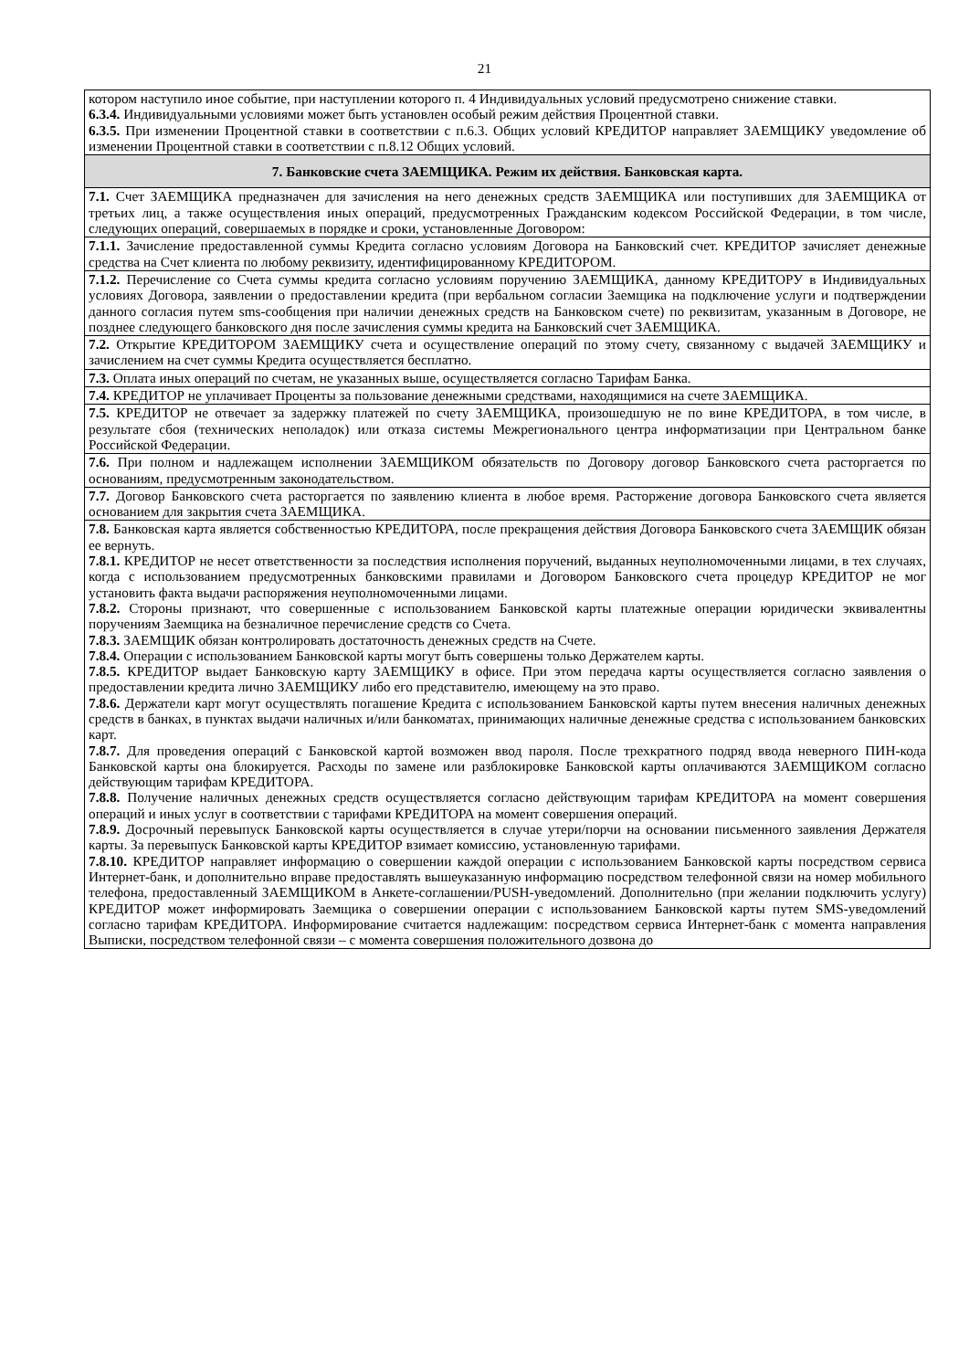21
| котором наступило иное событие, при наступлении которого п. 4 Индивидуальных условий предусмотрено снижение ставки. 6.3.4. Индивидуальными условиями может быть установлен особый режим действия Процентной ставки. 6.3.5. При изменении Процентной ставки в соответствии с п.6.3. Общих условий КРЕДИТОР направляет ЗАЕМЩИКУ уведомление об изменении Процентной ставки в соответствии с п.8.12 Общих условий. |
| 7. Банковские счета ЗАЕМЩИКА. Режим их действия. Банковская карта. |
| 7.1. Счет ЗАЕМЩИКА предназначен для зачисления на него денежных средств ЗАЕМЩИКА или поступивших для ЗАЕМЩИКА от третьих лиц, а также осуществления иных операций, предусмотренных Гражданским кодексом Российской Федерации, в том числе, следующих операций, совершаемых в порядке и сроки, установленные Договором: |
| 7.1.1. Зачисление предоставленной суммы Кредита согласно условиям Договора на Банковский счет. КРЕДИТОР зачисляет денежные средства на Счет клиента по любому реквизиту, идентифицированному КРЕДИТОРОМ. |
| 7.1.2. Перечисление со Счета суммы кредита согласно условиям поручению ЗАЕМЩИКА, данному КРЕДИТОРУ в Индивидуальных условиях Договора, заявлении о предоставлении кредита (при вербальном согласии Заемщика на подключение услуги и подтверждении данного согласия путем sms-сообщения при наличии денежных средств на Банковском счете) по реквизитам, указанным в Договоре, не позднее следующего банковского дня после зачисления суммы кредита на Банковский счет ЗАЕМЩИКА. |
| 7.2. Открытие КРЕДИТОРОМ ЗАЕМЩИКУ счета и осуществление операций по этому счету, связанному с выдачей ЗАЕМЩИКУ и зачислением на счет суммы Кредита осуществляется бесплатно. |
| 7.3. Оплата иных операций по счетам, не указанных выше, осуществляется согласно Тарифам Банка. |
| 7.4. КРЕДИТОР не уплачивает Проценты за пользование денежными средствами, находящимися на счете ЗАЕМЩИКА. |
| 7.5. КРЕДИТОР не отвечает за задержку платежей по счету ЗАЕМЩИКА, произошедшую не по вине КРЕДИТОРА, в том числе, в результате сбоя (технических неполадок) или отказа системы Межрегионального центра информатизации при Центральном банке Российской Федерации. |
| 7.6. При полном и надлежащем исполнении ЗАЕМЩИКОМ обязательств по Договору договор Банковского счета расторгается по основаниям, предусмотренным законодательством. |
| 7.7. Договор Банковского счета расторгается по заявлению клиента в любое время. Расторжение договора Банковского счета является основанием для закрытия счета ЗАЕМЩИКА. |
| 7.8. Банковская карта является собственностью КРЕДИТОРА, после прекращения действия Договора Банковского счета ЗАЕМЩИК обязан ее вернуть. 7.8.1. КРЕДИТОР не несет ответственности за последствия исполнения поручений, выданных неуполномоченными лицами, в тех случаях, когда с использованием предусмотренных банковскими правилами и Договором Банковского счета процедур КРЕДИТОР не мог установить факта выдачи распоряжения неуполномоченными лицами. 7.8.2. Стороны признают, что совершенные с использованием Банковской карты платежные операции юридически эквивалентны поручениям Заемщика на безналичное перечисление средств со Счета. 7.8.3. ЗАЕМЩИК обязан контролировать достаточность денежных средств на Счете. 7.8.4. Операции с использованием Банковской карты могут быть совершены только Держателем карты. 7.8.5. КРЕДИТОР выдает Банковскую карту ЗАЕМЩИКУ в офисе. При этом передача карты осуществляется согласно заявления о предоставлении кредита лично ЗАЕМЩИКУ либо его представителю, имеющему на это право. 7.8.6. Держатели карт могут осуществлять погашение Кредита с использованием Банковской карты путем внесения наличных денежных средств в банках, в пунктах выдачи наличных и/или банкоматах, принимающих наличные денежные средства с использованием банковских карт. 7.8.7. Для проведения операций с Банковской картой возможен ввод пароля. После трехкратного подряд ввода неверного ПИН-кода Банковской карты она блокируется. Расходы по замене или разблокировке Банковской карты оплачиваются ЗАЕМЩИКОМ согласно действующим тарифам КРЕДИТОРА. 7.8.8. Получение наличных денежных средств осуществляется согласно действующим тарифам КРЕДИТОРА на момент совершения операций и иных услуг в соответствии с тарифами КРЕДИТОРА на момент совершения операций. 7.8.9. Досрочный перевыпуск Банковской карты осуществляется в случае утери/порчи на основании письменного заявления Держателя карты. За перевыпуск Банковской карты КРЕДИТОР взимает комиссию, установленную тарифами. 7.8.10. КРЕДИТОР направляет информацию о совершении каждой операции с использованием Банковской карты посредством сервиса Интернет-банк, и дополнительно вправе предоставлять вышеуказанную информацию посредством телефонной связи на номер мобильного телефона, предоставленный ЗАЕМЩИКОМ в Анкете-соглашении/PUSH-уведомлений. Дополнительно (при желании подключить услугу) КРЕДИТОР может информировать Заемщика о совершении операции с использованием Банковской карты путем SMS-уведомлений согласно тарифам КРЕДИТОРА. Информирование считается надлежащим: посредством сервиса Интернет-банк с момента направления Выписки, посредством телефонной связи – с момента совершения положительного дозвона до |